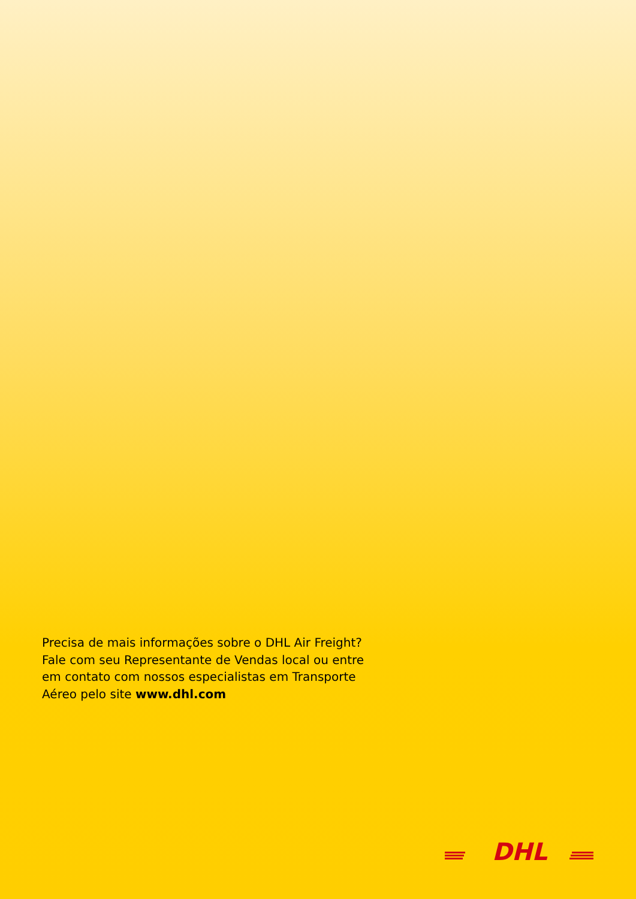Precisa de mais informações sobre o DHL Air Freight? Fale com seu Representante de Vendas local ou entre em contato com nossos especialistas em Transporte Aéreo pelo site www.dhl.com
DHL